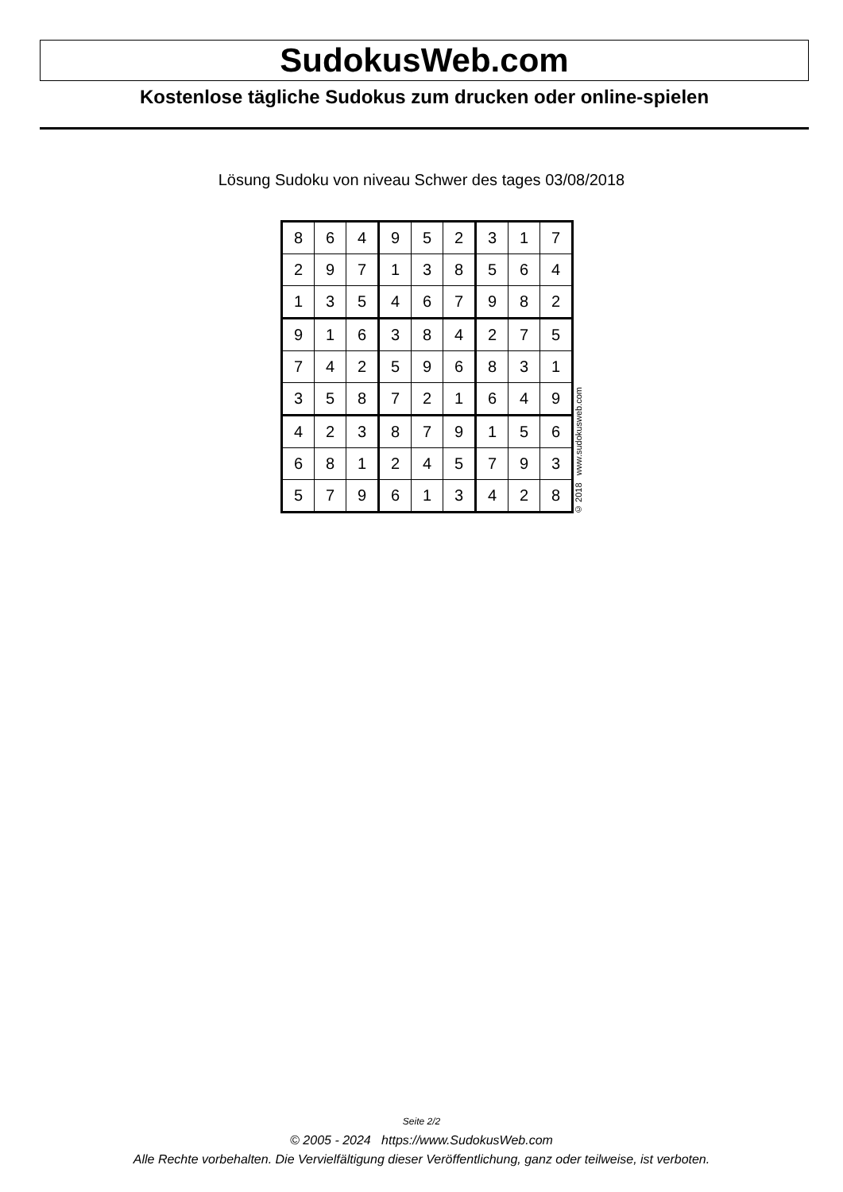SudokusWeb.com
Kostenlose tägliche Sudokus zum drucken oder online-spielen
Lösung Sudoku von niveau Schwer des tages 03/08/2018
| 8 | 6 | 4 | 9 | 5 | 2 | 3 | 1 | 7 |
| 2 | 9 | 7 | 1 | 3 | 8 | 5 | 6 | 4 |
| 1 | 3 | 5 | 4 | 6 | 7 | 9 | 8 | 2 |
| 9 | 1 | 6 | 3 | 8 | 4 | 2 | 7 | 5 |
| 7 | 4 | 2 | 5 | 9 | 6 | 8 | 3 | 1 |
| 3 | 5 | 8 | 7 | 2 | 1 | 6 | 4 | 9 |
| 4 | 2 | 3 | 8 | 7 | 9 | 1 | 5 | 6 |
| 6 | 8 | 1 | 2 | 4 | 5 | 7 | 9 | 3 |
| 5 | 7 | 9 | 6 | 1 | 3 | 4 | 2 | 8 |
© 2018 www.sudokusweb.com
Seite 2/2
© 2005 - 2024 https://www.SudokusWeb.com
Alle Rechte vorbehalten. Die Vervielfältigung dieser Veröffentlichung, ganz oder teilweise, ist verboten.